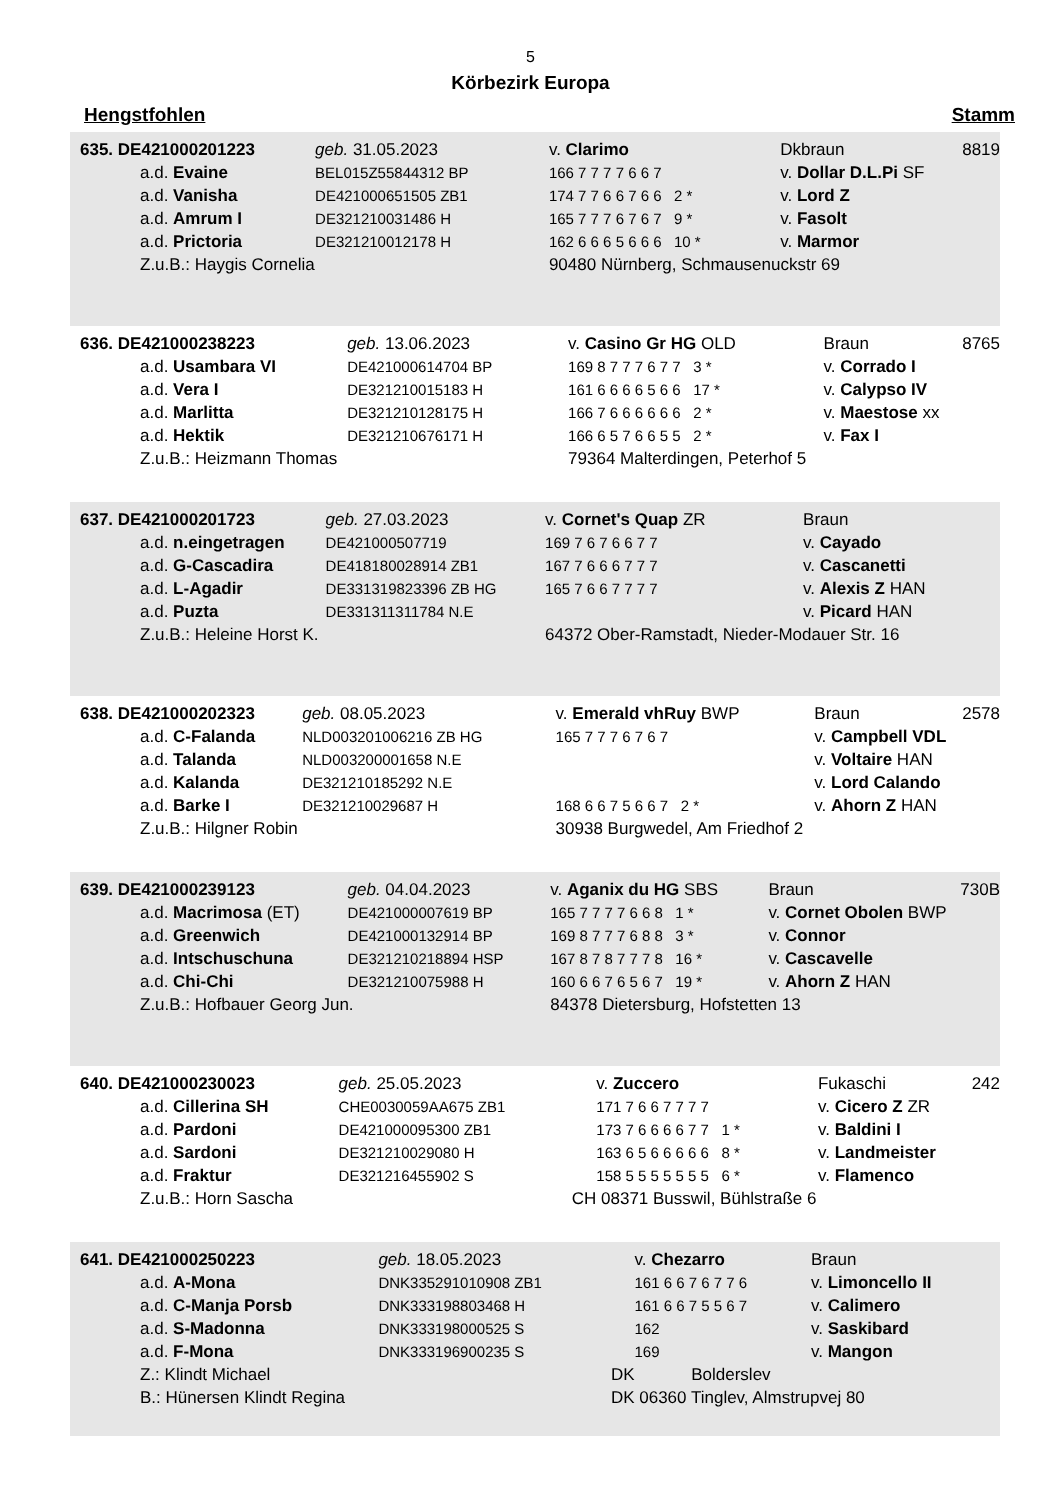5
Körbezirk Europa
Hengstfohlen Stamm
| 635. DE421000201223 | | geb. 31.05.2023 | v. Clarimo | Dkbraun | 8819 |
| | a.d. Evaine | BEL015Z55844312 BP | 166 7 7 7 7 6 6 7 | v. Dollar D.L.Pi SF | |
| | a.d. Vanisha | DE421000651505 ZB1 | 174 7 7 6 6 7 6 6 2 * | v. Lord Z | |
| | a.d. Amrum I | DE321210031486 H | 165 7 7 7 6 7 6 7 9 * | v. Fasolt | |
| | a.d. Prictoria | DE321210012178 H | 162 6 6 6 5 6 6 6 10 * | v. Marmor | |
| | Z.u.B.: Haygis Cornelia | | 90480 Nürnberg, Schmausenuckstr 69 | | |
| 636. DE421000238223 | | geb. 13.06.2023 | v. Casino Gr HG OLD | Braun | 8765 |
| | a.d. Usambara VI | DE421000614704 BP | 169 8 7 7 7 6 7 7 3 * | v. Corrado I | |
| | a.d. Vera I | DE321210015183 H | 161 6 6 6 6 5 6 6 17 * | v. Calypso IV | |
| | a.d. Marlitta | DE321210128175 H | 166 7 6 6 6 6 6 6 2 * | v. Maestose xx | |
| | a.d. Hektik | DE321210676171 H | 166 6 5 7 6 6 5 5 2 * | v. Fax I | |
| | Z.u.B.: Heizmann Thomas | | 79364 Malterdingen, Peterhof 5 | | |
| 637. DE421000201723 | | geb. 27.03.2023 | v. Cornet's Quap ZR | Braun | |
| | a.d. n.eingetragen | DE421000507719 | 169 7 6 7 6 6 7 7 | v. Cayado | |
| | a.d. G-Cascadira | DE418180028914 ZB1 | 167 7 6 6 6 7 7 7 | v. Cascanetti | |
| | a.d. L-Agadir | DE331319823396 ZB HG | 165 7 6 6 7 7 7 7 | v. Alexis Z HAN | |
| | a.d. Puzta | DE331311311784 N.E | | v. Picard HAN | |
| | Z.u.B.: Heleine Horst K. | | 64372 Ober-Ramstadt, Nieder-Modauer Str. 16 | | |
| 638. DE421000202323 | | geb. 08.05.2023 | v. Emerald vhRuy BWP | Braun | 2578 |
| | a.d. C-Falanda | NLD003201006216 ZB HG | 165 7 7 7 6 7 6 7 | v. Campbell VDL | |
| | a.d. Talanda | NLD003200001658 N.E | | v. Voltaire HAN | |
| | a.d. Kalanda | DE321210185292 N.E | | v. Lord Calando | |
| | a.d. Barke I | DE321210029687 H | 168 6 6 7 5 6 6 7 2 * | v. Ahorn Z HAN | |
| | Z.u.B.: Hilgner Robin | | 30938 Burgwedel, Am Friedhof 2 | | |
| 639. DE421000239123 | | geb. 04.04.2023 | v. Aganix du HG SBS | Braun | 730B |
| | a.d. Macrimosa (ET) | DE421000007619 BP | 165 7 7 7 7 6 6 8 1 * | v. Cornet Obolen BWP | |
| | a.d. Greenwich | DE421000132914 BP | 169 8 7 7 7 6 8 8 3 * | v. Connor | |
| | a.d. Intschuschuna | DE321210218894 HSP | 167 8 7 8 7 7 7 8 16 * | v. Cascavelle | |
| | a.d. Chi-Chi | DE321210075988 H | 160 6 6 7 6 5 6 7 19 * | v. Ahorn Z HAN | |
| | Z.u.B.: Hofbauer Georg Jun. | | 84378 Dietersburg, Hofstetten 13 | | |
| 640. DE421000230023 | | geb. 25.05.2023 | v. Zuccero | Fukaschi | 242 |
| | a.d. Cillerina SH | CHE0030059AA675 ZB1 | 171 7 6 6 7 7 7 7 | v. Cicero Z ZR | |
| | a.d. Pardoni | DE421000095300 ZB1 | 173 7 6 6 6 6 7 7 1 * | v. Baldini I | |
| | a.d. Sardoni | DE321210029080 H | 163 6 5 6 6 6 6 6 8 * | v. Landmeister | |
| | a.d. Fraktur | DE321216455902 S | 158 5 5 5 5 5 5 5 6 * | v. Flamenco | |
| | Z.u.B.: Horn Sascha CH | | 08371 Busswil, Bühlstraße 6 | | |
| 641. DE421000250223 | | geb. 18.05.2023 | v. Chezarro | Braun | |
| | a.d. A-Mona | DNK335291010908 ZB1 | 161 6 6 7 6 7 7 6 | v. Limoncello II | |
| | a.d. C-Manja Porsb | DNK333198803468 H | 161 6 6 7 5 5 6 7 | v. Calimero | |
| | a.d. S-Madonna | DNK333198000525 S | 162 | v. Saskibard | |
| | a.d. F-Mona | DNK333196900235 S | 169 | v. Mangon | |
| | Z.: Klindt Michael DK | | Bolderslev | | |
| | B.: Hünersen Klindt Regina DK | | 06360 Tinglev, Almstrupvej 80 | | |